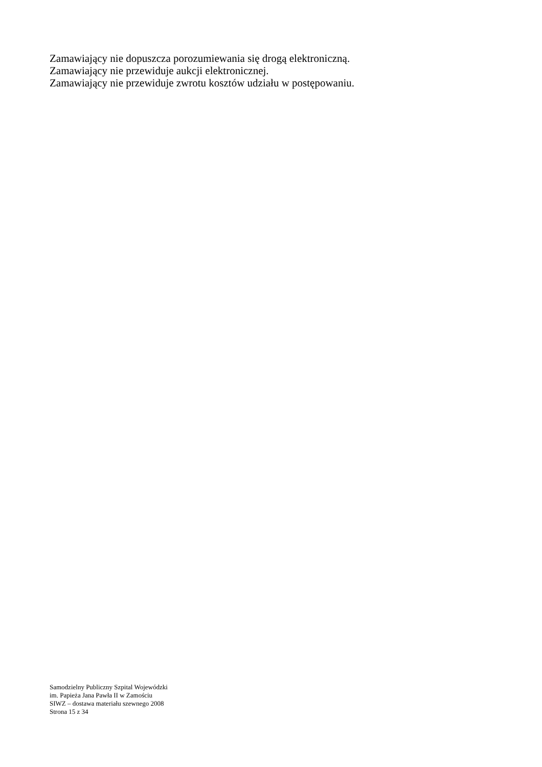Zamawiający nie dopuszcza porozumiewania się drogą elektroniczną.
Zamawiający nie przewiduje aukcji elektronicznej.
Zamawiający nie przewiduje zwrotu kosztów udziału w postępowaniu.
Samodzielny Publiczny Szpital Wojewódzki
im. Papieża Jana Pawła II w Zamościu
SIWZ – dostawa materiału szewnego 2008
Strona 15 z 34